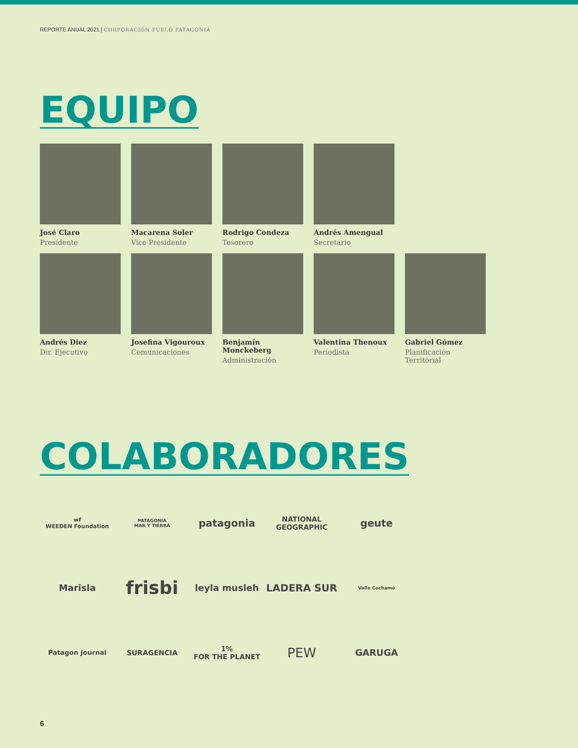REPORTE ANUAL 2021 | CORPORACIÓN PUELO PATAGONIA
EQUIPO
José Claro
Presidente
Macarena Soler
Vice Presidente
Rodrigo Condeza
Tesorero
Andrés Amengual
Secretario
Andrés Diez
Dir. Ejecutivo
Josefina Vigouroux
Comunicaciones
Benjamín Monckeberg
Administración
Valentina Thenoux
Periodista
Gabriel Gómez
Planificación Territorial
COLABORADORES
wf
WEEDEN Foundation
PATAGONIA
MAR Y TIERRA
patagonia
NATIONAL GEOGRAPHIC
geute
Marisla
frisbi
leyla musleh
LADERA SUR
Valle Cochamó
Patagon Journal
SURAGENCIA
1%
FOR THE PLANET
PEW
GARUGA
6